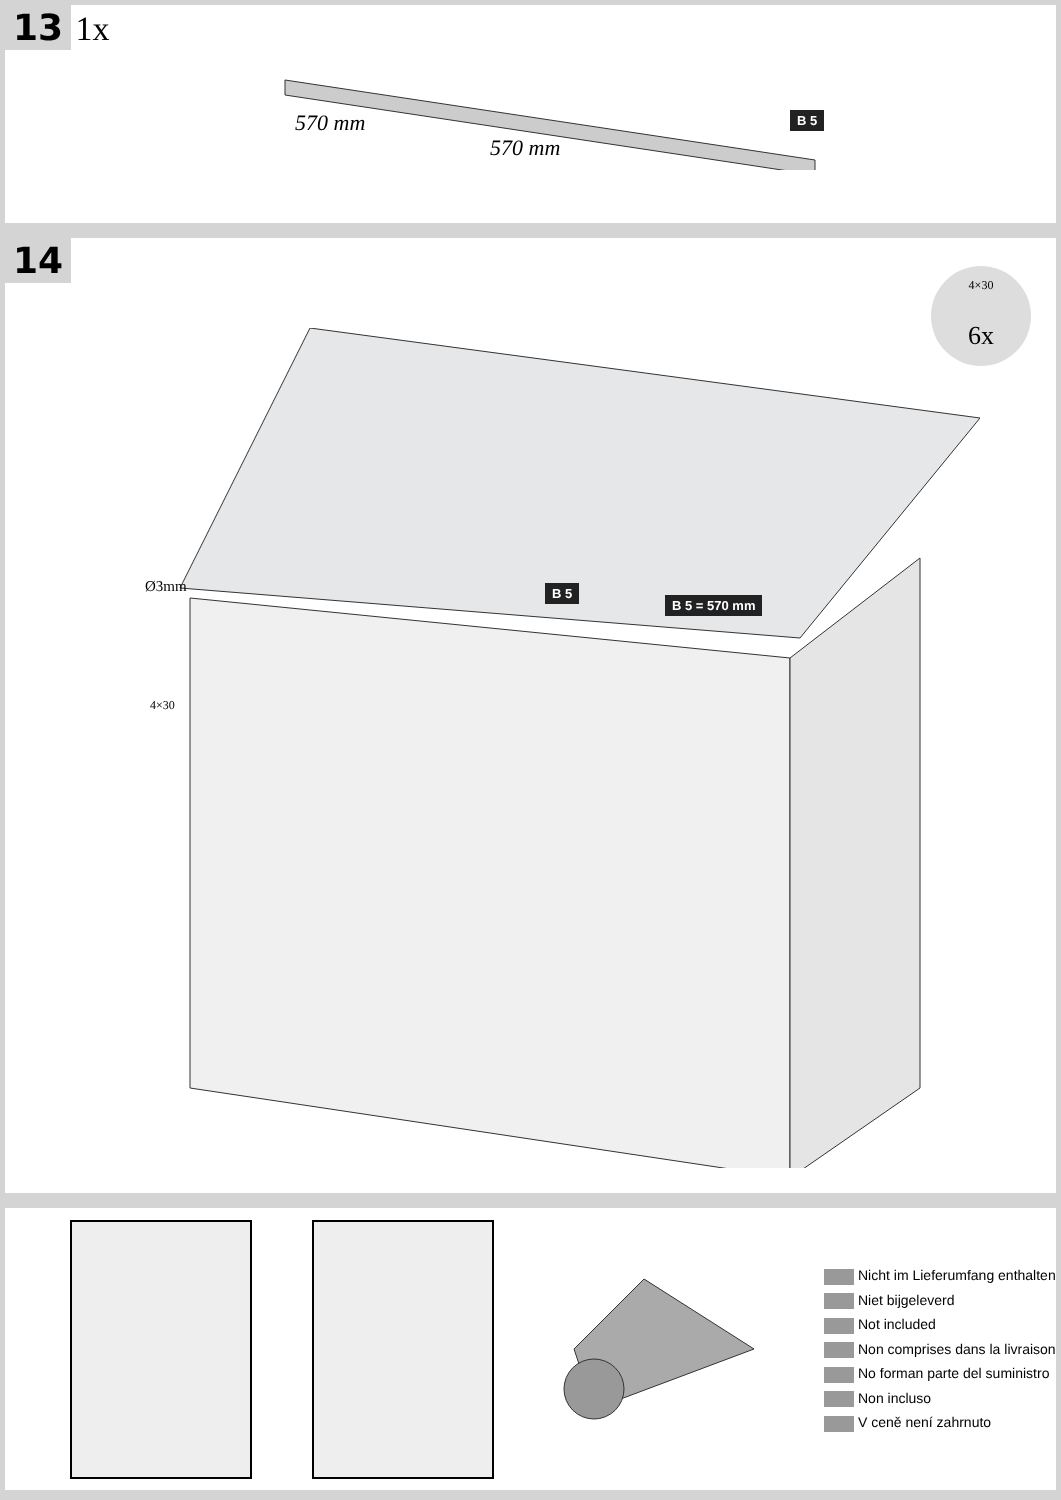13 1x
570 mm
570 mm
B 5
14
4×30
6x
Ø3mm
4×30
B 5
B 5 = 570 mm
Nicht im Lieferumfang enthalten
Niet bijgeleverd
Not included
Non comprises dans la livraison
No forman parte del suministro
Non incluso
V ceně není zahrnuto